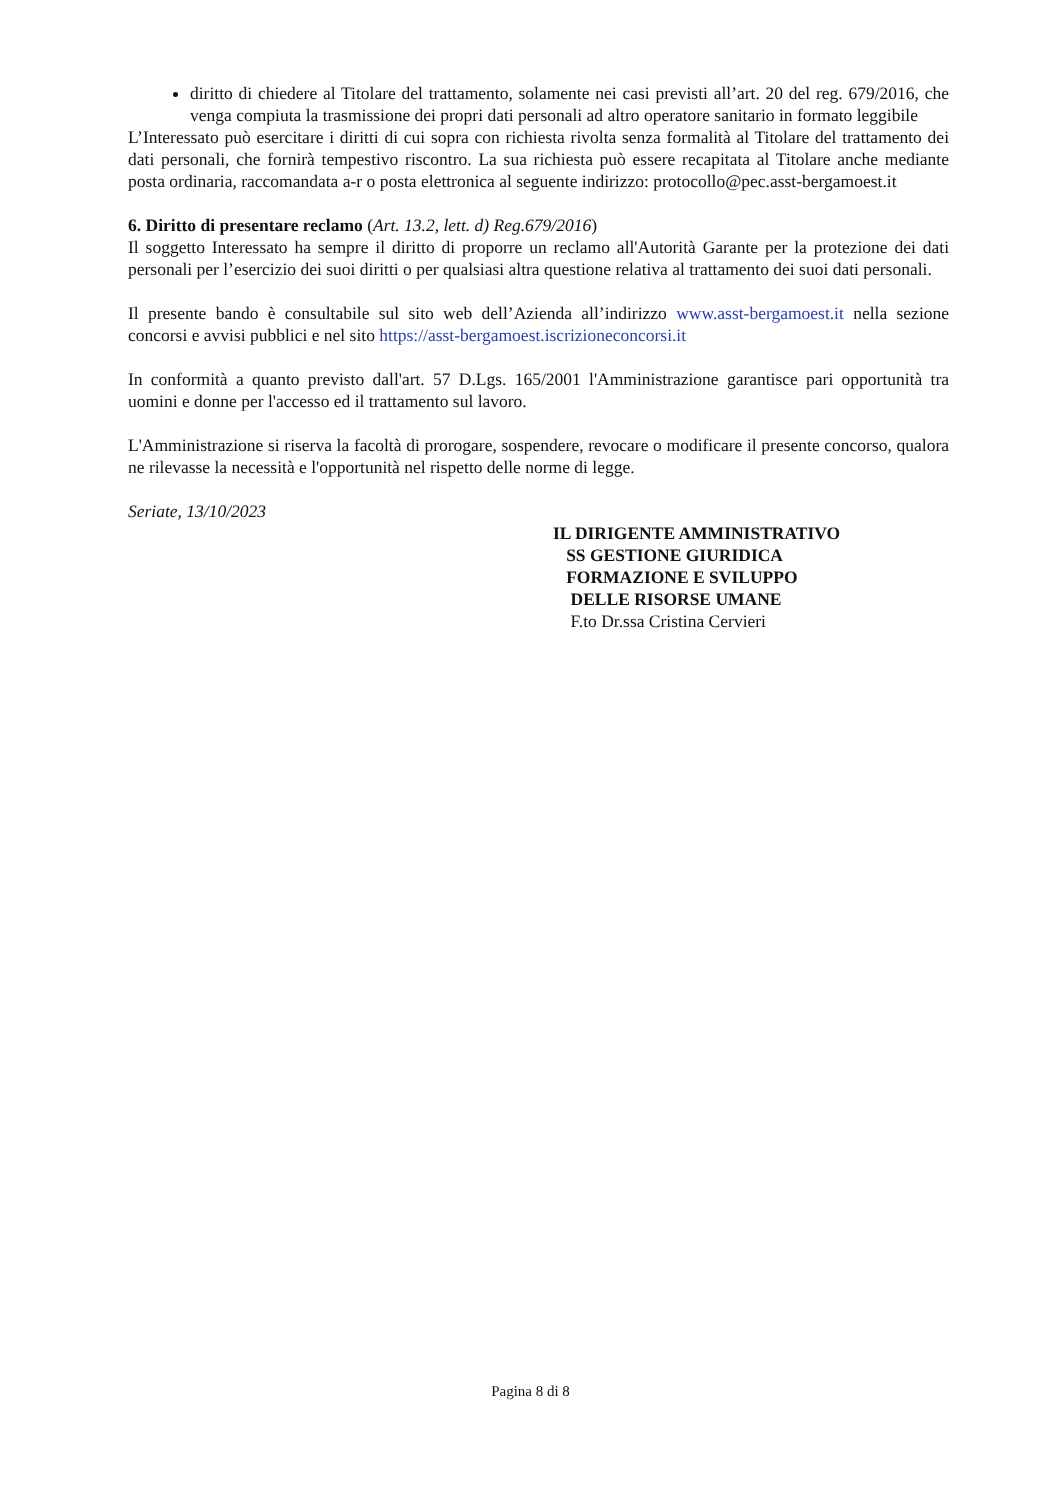diritto di chiedere al Titolare del trattamento, solamente nei casi previsti all’art. 20 del reg. 679/2016, che venga compiuta la trasmissione dei propri dati personali ad altro operatore sanitario in formato leggibile
L’Interessato può esercitare i diritti di cui sopra con richiesta rivolta senza formalità al Titolare del trattamento dei dati personali, che fornirà tempestivo riscontro. La sua richiesta può essere recapitata al Titolare anche mediante posta ordinaria, raccomandata a-r o posta elettronica al seguente indirizzo: protocollo@pec.asst-bergamoest.it
6. Diritto di presentare reclamo (Art. 13.2, lett. d) Reg.679/2016)
Il soggetto Interessato ha sempre il diritto di proporre un reclamo all'Autorità Garante per la protezione dei dati personali per l’esercizio dei suoi diritti o per qualsiasi altra questione relativa al trattamento dei suoi dati personali.
Il presente bando è consultabile sul sito web dell’Azienda all’indirizzo www.asst-bergamoest.it nella sezione concorsi e avvisi pubblici e nel sito https://asst-bergamoest.iscrizioneconcorsi.it
In conformità a quanto previsto dall'art. 57 D.Lgs. 165/2001 l'Amministrazione garantisce pari opportunità tra uomini e donne per l'accesso ed il trattamento sul lavoro.
L'Amministrazione si riserva la facoltà di prorogare, sospendere, revocare o modificare il presente concorso, qualora ne rilevasse la necessità e l'opportunità nel rispetto delle norme di legge.
Seriate, 13/10/2023
IL DIRIGENTE AMMINISTRATIVO
SS GESTIONE GIURIDICA
FORMAZIONE E SVILUPPO
DELLE RISORSE UMANE
F.to Dr.ssa Cristina Cervieri
Pagina 8 di 8